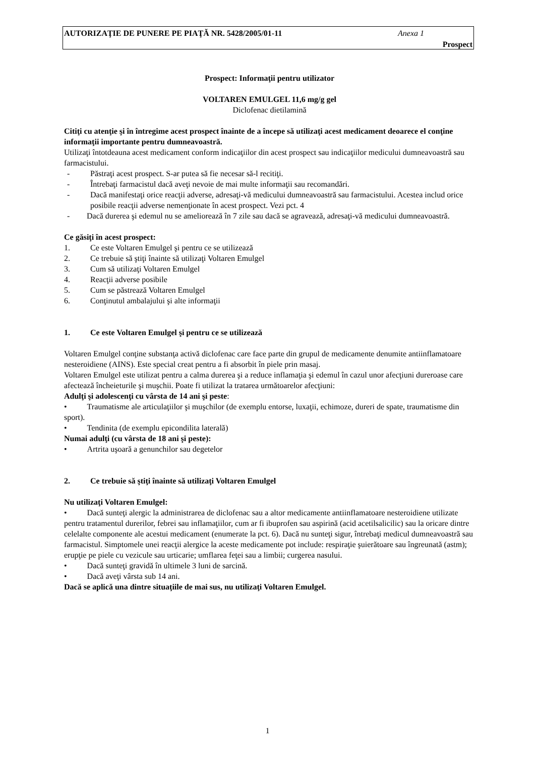AUTORIZAŢIE DE PUNERE PE PIAŢĂ NR. 5428/2005/01-11 Anexa 1
Prospect
Prospect: Informaţii pentru utilizator
VOLTAREN EMULGEL 11,6 mg/g gel
Diclofenac dietilamină
Citiţi cu atenţie şi în întregime acest prospect înainte de a începe să utilizaţi acest medicament deoarece el conţine informaţii importante pentru dumneavoastră.
Utilizaţi întotdeauna acest medicament conform indicaţiilor din acest prospect sau indicaţiilor medicului dumneavoastră sau farmacistului.
- Păstraţi acest prospect. S-ar putea să fie necesar să-l recitiţi.
- Întrebaţi farmacistul dacă aveţi nevoie de mai multe informaţii sau recomandări.
- Dacă manifestaţi orice reacţii adverse, adresaţi-vă medicului dumneavoastră sau farmacistului. Acestea includ orice posibile reacţii adverse nemenţionate în acest prospect. Vezi pct. 4
- Dacă durerea şi edemul nu se ameliorează în 7 zile sau dacă se agravează, adresaţi-vă medicului dumneavoastră.
Ce găsiţi în acest prospect:
1. Ce este Voltaren Emulgel şi pentru ce se utilizează
2. Ce trebuie să ştiţi înainte să utilizaţi Voltaren Emulgel
3. Cum să utilizaţi Voltaren Emulgel
4. Reacţii adverse posibile
5. Cum se păstrează Voltaren Emulgel
6. Conţinutul ambalajului şi alte informaţii
1. Ce este Voltaren Emulgel şi pentru ce se utilizează
Voltaren Emulgel conţine substanţa activă diclofenac care face parte din grupul de medicamente denumite antiinflamatoare nesteroidiene (AINS). Este special creat pentru a fi absorbit în piele prin masaj.
Voltaren Emulgel este utilizat pentru a calma durerea şi a reduce inflamaţia şi edemul în cazul unor afecţiuni dureroase care afectează încheieturile şi muşchii. Poate fi utilizat la tratarea următoarelor afecţiuni:
Adulţi şi adolescenţi cu vârsta de 14 ani şi peste:
• Traumatisme ale articulaţiilor şi muşchilor (de exemplu entorse, luxaţii, echimoze, dureri de spate, traumatisme din sport).
• Tendinita (de exemplu epicondilita laterală)
Numai adulţi (cu vârsta de 18 ani şi peste):
• Artrita uşoară a genunchilor sau degetelor
2. Ce trebuie să ştiţi înainte să utilizaţi Voltaren Emulgel
Nu utilizaţi Voltaren Emulgel:
• Dacă sunteţi alergic la administrarea de diclofenac sau a altor medicamente antiinflamatoare nesteroidiene utilizate pentru tratamentul durerilor, febrei sau inflamaţiilor, cum ar fi ibuprofen sau aspirină (acid acetilsalicilic) sau la oricare dintre celelalte componente ale acestui medicament (enumerate la pct. 6). Dacă nu sunteţi sigur, întrebaţi medicul dumneavoastră sau farmacistul. Simptomele unei reacţii alergice la aceste medicamente pot include: respiraţie şuierătoare sau îngreunată (astm); erupţie pe piele cu vezicule sau urticarie; umflarea feţei sau a limbii; curgerea nasului.
• Dacă sunteţi gravidă în ultimele 3 luni de sarcină.
• Dacă aveţi vârsta sub 14 ani.
Dacă se aplică una dintre situaţiile de mai sus, nu utilizaţi Voltaren Emulgel.
1